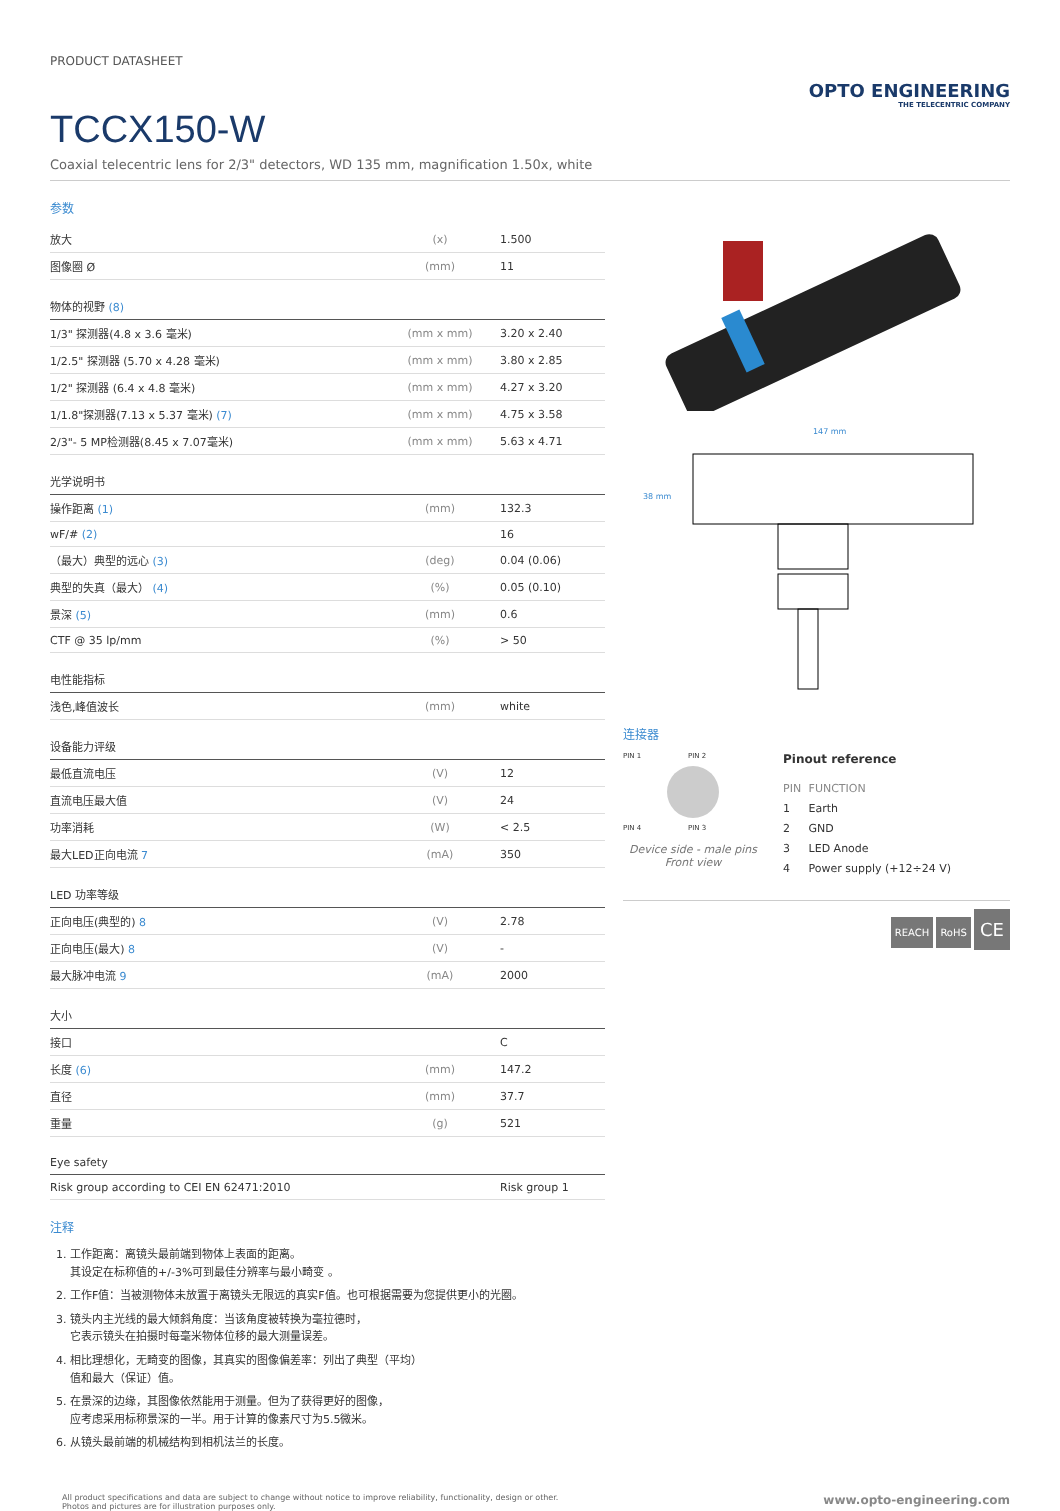PRODUCT DATASHEET
TCCX150-W
OPTO ENGINEERING
THE TELECENTRIC COMPANY
Coaxial telecentric lens for 2/3" detectors, WD 135 mm, magnification 1.50x, white
参数
| 放大 | (x) | 1.500 |
| 图像圈 Ø | (mm) | 11 |
| 物体的视野 (8) | | |
| 1/3" 探测器(4.8 x 3.6 毫米) | (mm x mm) | 3.20 x 2.40 |
| 1/2.5" 探测器 (5.70 x 4.28 毫米) | (mm x mm) | 3.80 x 2.85 |
| 1/2" 探测器 (6.4 x 4.8 毫米) | (mm x mm) | 4.27 x 3.20 |
| 1/1.8"探测器(7.13 x 5.37 毫米) (7) | (mm x mm) | 4.75 x 3.58 |
| 2/3"- 5 MP检测器(8.45 x 7.07毫米) | (mm x mm) | 5.63 x 4.71 |
| 光学说明书 | | |
| 操作距离 (1) | (mm) | 132.3 |
| wF/# (2) | | 16 |
| （最大）典型的远心 (3) | (deg) | 0.04 (0.06) |
| 典型的失真（最大） (4) | (%) | 0.05 (0.10) |
| 景深 (5) | (mm) | 0.6 |
| CTF @ 35 lp/mm | (%) | > 50 |
| 电性能指标 | | |
| 浅色,峰值波长 | (mm) | white |
| 设备能力评级 | | |
| 最低直流电压 | (V) | 12 |
| 直流电压最大值 | (V) | 24 |
| 功率消耗 | (W) | < 2.5 |
| 最大LED正向电流 7 | (mA) | 350 |
| LED 功率等级 | | |
| 正向电压(典型的) 8 | (V) | 2.78 |
| 正向电压(最大) 8 | (V) | - |
| 最大脉冲电流 9 | (mA) | 2000 |
| 大小 | | |
| 接口 | | C |
| 长度 (6) | (mm) | 147.2 |
| 直径 | (mm) | 37.7 |
| 重量 | (g) | 521 |
| Eye safety | | |
| Risk group according to CEI EN 62471:2010 | | Risk group 1 |
注释
1. 工作距离：离镜头最前端到物体上表面的距离。
其设定在标称值的+/-3%可到最佳分辨率与最小畸变 。
2. 工作F值：当被测物体未放置于离镜头无限远的真实F值。也可根据需要为您提供更小的光圈。
3. 镜头内主光线的最大倾斜角度：当该角度被转换为毫拉德时，
它表示镜头在拍摄时每毫米物体位移的最大测量误差。
4. 相比理想化，无畸变的图像，其真实的图像偏差率：列出了典型（平均）
值和最大（保证）值。
5. 在景深的边缘，其图像依然能用于测量。但为了获得更好的图像，
应考虑采用标称景深的一半。用于计算的像素尺寸为5.5微米。
6. 从镜头最前端的机械结构到相机法兰的长度。
147 mm
38 mm
连接器
PIN 1 PIN 2
PIN 4 PIN 3
Device side - male pins
Front view
Pinout reference
| PIN | FUNCTION |
| 1 | Earth |
| 2 | GND |
| 3 | LED Anode |
| 4 | Power supply (+12÷24 V) |
REACH RoHS CE
All product specifications and data are subject to change without notice to improve reliability, functionality, design or other.
Photos and pictures are for illustration purposes only.
www.opto-engineering.com